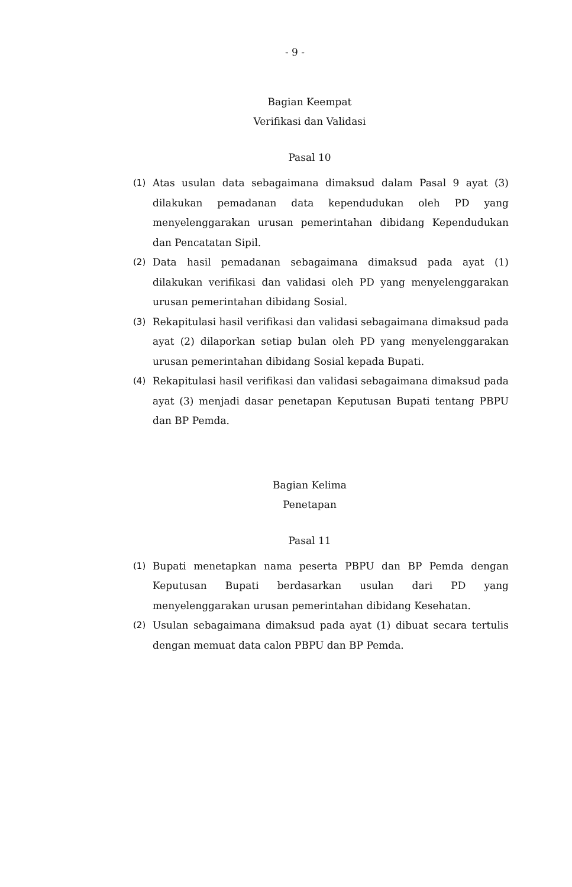- 9 -
Bagian Keempat
Verifikasi dan Validasi
Pasal 10
(1) Atas usulan data sebagaimana dimaksud dalam Pasal 9 ayat (3) dilakukan pemadanan data kependudukan oleh PD yang menyelenggarakan urusan pemerintahan dibidang Kependudukan dan Pencatatan Sipil.
(2) Data hasil pemadanan sebagaimana dimaksud pada ayat (1) dilakukan verifikasi dan validasi oleh PD yang menyelenggarakan urusan pemerintahan dibidang Sosial.
(3) Rekapitulasi hasil verifikasi dan validasi sebagaimana dimaksud pada ayat (2) dilaporkan setiap bulan oleh PD yang menyelenggarakan urusan pemerintahan dibidang Sosial kepada Bupati.
(4) Rekapitulasi hasil verifikasi dan validasi sebagaimana dimaksud pada ayat (3) menjadi dasar penetapan Keputusan Bupati tentang PBPU dan BP Pemda.
Bagian Kelima
Penetapan
Pasal 11
(1) Bupati menetapkan nama peserta PBPU dan BP Pemda dengan Keputusan Bupati berdasarkan usulan dari PD yang menyelenggarakan urusan pemerintahan dibidang Kesehatan.
(2) Usulan sebagaimana dimaksud pada ayat (1) dibuat secara tertulis dengan memuat data calon PBPU dan BP Pemda.